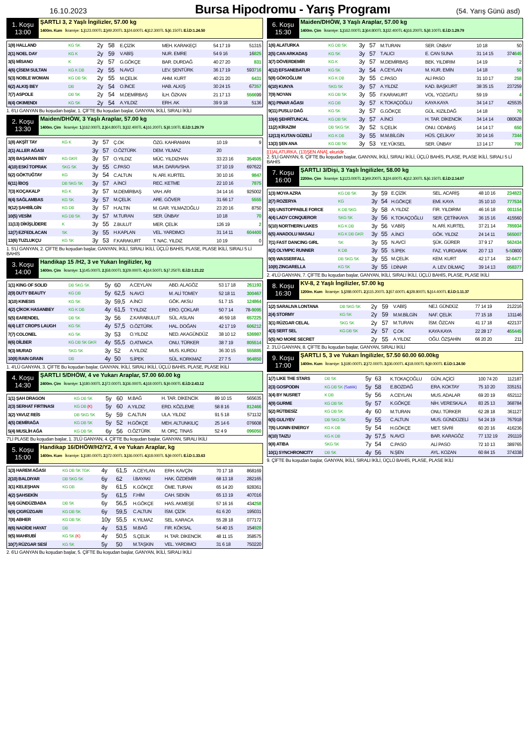16.10.2023 Bursa Hipodromu - Yarış Programı (54. Yarış Günü asd)
1. Koşu
13:00
ŞARTLI 3, 2 Yaşlı İngilizler, 57.00 kg
1400m. Kum İkramiye: 1.) 123.000TL 2.) 49.200TL 3.) 24.600TL 4.) 12.300TL 5.) 6.150TL E.İ.D:1.24.50
| 1(8) HALLAND | KG SK | 2y | 58 | E.ÇİZİK | MEH. KARAKEÇİ | 54 17 19 | 51315 |
| 2(1) NOEL DAY | KG K | 2y | 59 | V.ABİŞ | NUR. EMRE | 54 9 16 | 16 825 |
| 3(5) MİSANO | K | 2y | 57 | G.GÖKÇE | BAR. DURDAĞ | 40 27 20 | 831 |
| 4(6) ÇİSEM SULTAN | KG K DB | 2y | 55 | N.AVCİ | LEV. ŞENTÜRK | 36 17 19 | 593 716 |
| 5(3) NOBLE WOMAN | KG DB SK | 2y | 55 | M.ÇELİK | AHM. KURT | 40 21 20 | 6431 |
| 6(2) ALKIŞ BEY | DB | 2y | 54 | O.İNCE | HAB. ALKIŞ | 30 24 15 | 67 357 |
| 7(7) ASPOLE | DB SK | 2y | 54 | M.DEMİRBAŞ | İLH. ÖZKAN | 21 17 13 | 5566 99 |
| 8(4) OKIMENDI | KG SK | 2y | 54 | A.YILDIZ | ERH. AK | 39 9 18 | 5136 |
1. 6'LI GANYAN Bu koşudan başlar, 1. ÇİFTE Bu koşudan başlar, GANYAN, İKİLİ, SIRALI İKİLİ
2. Koşu
13:30
Maiden/DHÖW, 3 Yaşlı Araplar, 57.00 kg
1400m. Çim İkramiye: 1.) 162.000TL 2.) 64.800TL 3.) 32.400TL 4.) 16.200TL 5.) 8.100TL E.İ.D:1.29.79
| 1(8) AKŞİT TAY | KG K | 3y | 57 | Ç.OK | ÖZG. KAHRAMAN | 10 19 | 9 |
| 2(1) ALLER AĞASI | | 3y | 57 | O.ÖZTÜRK | DEM. YILMAZ | 20 | |
| 3(9) BAŞARAN BEY | KG GKR | 3y | 57 | O.YILDIZ | MÜC. YILDIZHAN | 33 23 16 | 354505 |
| 4(10) ESKİ TOPRAK | SKG SK | 3y | 55 | C.PASO | MUH. DARAVSHA | 37 10 19 | 697622 |
| 5(2) GÖKTUĞTAY | KG | 3y | 54 | C.ALTUN | N. ARİ. KURTEL | 30 10 16 | 9847 |
| 6(11) İBOŞ | DB SKG SK | 3y | 57 | A.İNCİ | REC. KETME | 22 10 16 | 7875 |
| 7(3) KOÇAKALP | KG K | 3y | 57 | M.DEMİRBAŞ | VAH. ARI | 34 14 16 | 925002 |
| 8(4) SAĞLAMBAS | KG SK | 3y | 57 | M.ÇELİK | ARE. GÖVER | 31 66 17 | 5555 |
| 9(12) ŞAHBİLGİN | KG DB | 3y | 57 | H.ALTIN | M. GAR. YILMAZOĞLU | 23 20 16 | 8750 |
| 10(5) VESİM | KG DB SK | 3y | 57 | M.TURAN | SER. ÜNBAY | 10 18 | 70 |
| 11(13) DİKİŞLİDERE | K | 3y | 55 | Z.BULUT | MER. ÇELİK | 126 19 | 2 |
| 12(7) EZFEDLACAN | SK | 3y | 55 | H.KAPLAN | VEL. YARDIMCI | 31 14 11 | 604400 |
| 13(6) TUZLUKÇU | KG SK | 3y | 53 | F.KARAKURT | T. NAC. YILDIZ | 10 19 | 0 |
1. 5'Lİ GANYAN, 2. ÇİFTE Bu koşudan başlar, GANYAN, İKİLİ, SIRALI İKİLİ, ÜÇLÜ BAHİS, PLASE, PLASE İKİLİ, SIRALI 5 Lİ BAHİS
3. Koşu
14:00
Handikap 15 /H2, 3 ve Yukarı İngilizler, kg
1400m. Çim İkramiye: 1.) 145.000TL 2.) 58.000TL 3.) 29.000TL 4.) 14.500TL 5.) 7.250TL E.İ.D:1.21.22
| 1(1) KING OF SOLID | DB SKG SK | 5y | 60 | A.CEYLAN | ABD. ALAGÖZ | 53 17 18 | 261193 |
| 2(9) DUTY BEAUTY | KG DB | 5y | 62,5 | N.AVCİ | M. ALİ TOMEY | 52 18 11 | 300467 |
| 3(10) KINESIS | KG SK | 3y | 59,5 | A.İNCİ | GÖK. AKSU | 51 7 15 | 124864 |
| 4(2) ÇİKOK HASANBEY | KG K DB | 4y | 61,5 | T.YILDIZ | ERO. ÇOKLAR | 50 7 14 | 78- 9095 |
| 5(5) EARENDEL | DB SK | 3y | 56 | Z.KARABULUT | SÜL. ASLAN | 46 59 18 | 657225 |
| 6(4) LET CROPS LAUGH | KG SK | 4y | 57,5 | O.ÖZTÜRK | HAL. DOĞAN | 42 17 19 | 606212 |
| 7(7) COLONEL | KG SK | 3y | 53 | O.YILDIZ | NED. AKAGÜNDÜZ | 38 10 12 | 536987 |
| 8(6) DİLBER | KG DB SK GKR | 4y | 55,5 | O.ATMACA | ONU. TÜRKER | 38 7 19 | 805514 |
| 9(3) MURAD | SKG SK | 3y | 52 | A.YILDIZ | MUS. KURDU | 36 30 15 | 555885 |
| 10(8) RAIN GRAIN | DB | 4y | 50 | S.İPEK | SÜL. KORKMAZ | 27 7 5 | 964850 |
1. 4'LÜ GANYAN, 3. ÇİFTE Bu koşudan başlar, GANYAN, İKİLİ, SIRALI İKİLİ, ÜÇLÜ BAHİS, PLASE, PLASE İKİLİ
4. Koşu
14:30
ŞARTLI 5/DHÖW, 4 ve Yukarı Araplar, 57.00 60.00 kg
2400m. Çim İkramiye: 1.) 180.000TL 2.) 72.000TL 3.) 36.000TL 4.) 18.000TL 5.) 9.000TL E.İ.D:2.43.12
| 1(1) ŞAH DRAGON | KG DB SK | 5y | 60 | M.BAĞ | H. TAR. DİKENCİK | 89 10 15 | 565635 |
| 2(3) SERHAT FIRTINASI | KG DB (K) | 5y | 60 | A.YILDIZ | ERD. KÖZLEME | 58 8 16 | 812466 |
| 3(2) YAVUZ REİS | DB SKG SK | 5y | 59 | C.ALTUN | ULA. YILDIZ | 91 5 18 | 571132 |
| 4(5) DEMİRAĞA | KG DB SK | 5y | 52 | H.GÖKÇE | MEH. ALTUNKILIÇ | 25 14 6 | 076608 |
| 5(4) MUSLİH AĞA | KG DB SK | 6y | 56 | O.ÖZTÜRK | M. ORÇ. TINAS | 52 4 9 | 096050 |
7'Lİ PLASE Bu koşudan başlar, 1. 3'LÜ GANYAN, 4. ÇİFTE Bu koşudan başlar, GANYAN, SIRALI İKİLİ
5. Koşu
15:00
Handikap 16/DHÖW/H2/Y2, 4 ve Yukarı Araplar, kg
1400m. Kum İkramiye: 1.) 180.000TL 2.) 72.000TL 3.) 36.000TL 4.) 18.000TL 5.) 9.000TL E.İ.D:1.33.63
| 1(3) HAREM AĞASI | KG DB SK TGK | 4y | 61,5 | A.CEYLAN | ERH. KAVÇİN | 70 17 18 | 868169 |
| 2(10) BALDIYAR | DB SKG SK | 6y | 62 | İ.BAYAKI | HAK. ÖZDEMİR | 68 13 18 | 282165 |
| 3(1) KELEŞHAN | KG DB | 8y | 61,5 | K.GÖKÇE | ÖME. TURAN | 65 14 20 | 928361 |
| 4(2) ŞAHSEKİN | | 5y | 61,5 | F.HİM | CAH. SEKİN | 65 13 19 | 407016 |
| 5(4) GÜNDÜZBABA | DB SK | 6y | 56,5 | H.GÖKÇE | HAS. AKMEŞE | 57 16 16 | 434 258 |
| 6(9) ÇIGRÜZGARI | KG DB SK | 6y | 59,5 | C.ALTUN | İSM. ÇİZİK | 61 6 20 | 195031 |
| 7(8) ABHER | KG DB SK | 10y | 55,5 | K.YILMAZ | SEL. KARACA | 55 28 18 | 077172 |
| 8(6) NADİDE HAYAT | DB | 4y | 53,5 | M.BAĞ | FIR. KÖKSAL | 54 40 15 | 154 928 |
| 9(5) MAHRUBİ | KG SK (K) | 4y | 50,5 | S.ÇELİK | H. TAR. DİKENCİK | 48 11 15 | 358575 |
| 10(7) RÜZGAR SESİ | KG SK | 5y | 50 | M.TAŞKIN | VEL. YARDIMCI | 31 6 18 | 750220 |
2. 6'LI GANYAN Bu koşudan başlar, 5. ÇİFTE Bu koşudan başlar, GANYAN, İKİLİ, SIRALI İKİLİ
6. Koşu
15:30
Maiden/DHÖW, 3 Yaşlı Araplar, 57.00 kg
1400m. Çim İkramiye: 1.) 162.000TL 2.) 64.800TL 3.) 32.400TL 4.) 16.200TL 5.) 8.100TL E.İ.D:1.29.79
| 1(6) ALATURKA | KG DB SK | 3y | 57 | M.TURAN | SER. ÜNBAY | 10 18 | 50 |
| 2(5) CAN ARKADAŞ | KG SK | 3y | 57 | T.ALICI | E. CAN SUNA | 31 14 15 | 374 645 |
| 3(7) DÖVERDEMİR | KG K | 3y | 57 | M.DEMİRBAŞ | BEK. YILDIRIM | 14 19 | 2 |
| 4(12) EFSANEBATUR | KG SK | 3y | 54 | A.CEYLAN | M. KUR. EMİN | 14 18 | 50 |
| 5(8) GÖKOĞLUM | KG K DB | 3y | 55 | C.PASO | ALİ PASO | 31 10 17 | 258 |
| 6(10) KUNYA | SKG SK | 3y | 57 | A.YILDIZ | KAD. BAŞKURT | 38 35 15 | 237259 |
| 7(9) NOYAN | KG DB SK | 3y | 55 | F.KARAKURT | VOL. YOZGATLI | 59 19 | 4 |
| 8(1) PINAR AĞASI | KG DB | 3y | 57 | K.TOKAÇOĞLU | KAYA KAYA | 34 14 17 | 425535 |
| 9(11) PUSLU DAĞ | KG SK | 3y | 57 | G.GÖKÇE | GÜL. KIZILDAĞ | 14 18 | 70 |
| 10(4) ŞEHRİTUNCAL | KG DB SK | 3y | 57 | A.İNCİ | H. TAR. DİKENCİK | 34 14 14 | 080628 |
| 11(2) KİRAZIM | DB SKG SK | 3y | 52 | S.ÇELİK | ONU. ODABAŞ | 14 14 17 | 650 |
| 12(13) KUTAN GÜZELİ | KG K DB | 3y | 55 | M.M.BİLGİN | HÜS. ÇELİKAY | 30 14 16 | 7344 |
| 13(3) ŞEN ANA | KG DB SK | 3y | 53 | Y.E.YÜKSEL | SER. ÜNBAY | 13 14 17 | 700 |
[(1)ALATURKA, (13)ŞEN ANA], ekuridir .
2. 5'Lİ GANYAN, 6. ÇİFTE Bu koşudan başlar, GANYAN, İKİLİ, SIRALI İKİLİ, ÜÇLÜ BAHİS, PLASE, PLASE İKİLİ, SIRALI 5 Lİ BAHİS
7. Koşu
16:00
ŞARTLI 3/Dişi, 3 Yaşlı İngilizler, 58.00 kg
2200m. Çim İkramiye: 1.) 123.000TL 2.) 49.200TL 3.) 24.600TL 4.) 12.300TL 5.) 6.150TL E.İ.D:2.14.07
| 1(3) MOYA AZRA | KG DB SK | 3y | 59 | E.ÇİZİK | SEL. ACARİŞ | 48 10 16 | 234823 |
| 2(7) ROZERYA | KG | 3y | 54 | H.GÖKÇE | EMİ. KAYA | 35 10 10 | 777534 |
| 3(6) UNSTOPPABLE FORCE | K DB SKG | 3y | 58 | A.YILDIZ | FIR. YILDIRIM | 46 16 18 | 001154 |
| 4(4) LADY CONQUEROR | SKG SK | 3y | 56 | K.TOKAÇOĞLU | SER. ÇETİNKAYA | 36 15 16 | 415560 |
| 5(10) NORTHERN LAKES | KG K DB | 3y | 56 | V.ABİŞ | N. ARİ. KURTEL | 37 21 14 | 785934 |
| 6(5) ANADOLU MASALI | KG K DB GKR | 3y | 55 | A.İNCİ | GÖK. YILDIZ | 24 14 11 | 565007 |
| 7(1) FAST DANCING GIRL | SK | 3y | 55 | N.AVCİ | ŞÜK. GÜRER | 37 9 17 | 562434 |
| 8(2) OLYMPIC RUNNER | K DB | 3y | 55 | S.İPEK | FAZ. YURDABAK | 20 7 13 | 5- 5 0800 |
| 9(9) WASSERFALL | DB SKG SK | 3y | 55 | M.ÇELİK | KEM. KURT | 42 17 14 | 32- 6477 |
| 10(8) ZINGARELLA | KG SK | 3y | 55 | İ.DİNAR | A. LEV. DİLMAÇ | 39 14 13 | 058377 |
2. 4'LÜ GANYAN, 7. ÇİFTE Bu koşudan başlar, GANYAN, İKİLİ, SIRALI İKİLİ, ÜÇLÜ BAHİS, PLASE, PLASE İKİLİ
8. Koşu
16:30
KV-8, 2 Yaşlı İngilizler, 57.00 kg
1200m. Kum İkramiye: 1.) 288.000TL 2.) 115.200TL 3.) 57.600TL 4.) 28.800TL 5.) 14.400TL E.İ.D:1.11.37
| 1(2) SARALIVA LONTANA | DB SKG SK | 2y | 59 | V.ABİŞ | NEJ. GÜNDÜZ | 77 14 19 | 212216 |
| 2(4) STORMY | KG SK | 2y | 59 | M.M.BİLGİN | NAF. ÇELİK | 77 15 18 | 131146 |
| 3(1) RÜZGAR CELAL | SKG SK | 2y | 57 | M.TURAN | İSM. ÖZCAN | 41 17 18 | 422137 |
| 4(3) SERT SEL | KG DB SK | 2y | 57 | Ç.OK | KAYA KAYA | 22 28 17 | 4 55445 |
| 5(5) NO MORE SECRET | | 2y | 55 | A.YILDIZ | OĞU. ÖZŞAHİN | 66 20 20 | 211 |
2. 3'LÜ GANYAN, 8. ÇİFTE Bu koşudan başlar, GANYAN, SIRALI İKİLİ
9. Koşu
17:00
ŞARTLI 5, 3 ve Yukarı İngilizler, 57.50 60.00 60.00kg
1400m. Kum İkramiye: 1.) 180.000TL 2.) 72.000TL 3.) 36.000TL 4.) 18.000TL 5.) 9.000TL E.İ.D:1.24.50
| 1(7) LIKE THE STARS | DB SK | 5y | 63 | K.TOKAÇOĞLU | GÜN. AÇİCİ | 100 74 20 | 112187 |
| 2(3) GOSPODIN | KG DB SK (Satılık) | 5y | 58 | E.BOZDAĞ | ERA. KOKTAY | 75 10 20 | 335151 |
| 3(4) BY NUSRET | K DB | 5y | 56 | A.CEYLAN | MUS. ADALAR | 69 20 19 | 652112 |
| 4(9) GURME | KG DB SK | 5y | 57 | K.GÖKÇE | NİH. VERESKALA | 83 25 13 | 368784 |
| 5(2) RÜTBESİZ | KG DB SK | 4y | 60 | M.TURAN | ONU. TÜRKER | 62 28 18 | 361127 |
| 6(5) GULIYEV | DB SKG SK | 5y | 55 | C.ALTUN | MUS. GÜNDÜZELİ | 54 24 19 | 767918 |
| 7(6) LIGNIN ENERGY | KG K DB | 5y | 54 | H.GÖKÇE | MET. SİVRİ | 60 20 16 | 416236 |
| 8(10) TAIZU | KG K DB | 3y | 57,5 | N.AVCİ | BAR. KARAGÖZ | 77 132 19 | 291119 |
| 9(8) ATIBA | SKG SK | 7y | 54 | C.PASO | ALİ PASO | 72 10 13 | 389765 |
| 10(1) SYNCHRONICITY | DB SK | 4y | 56 | N.ŞEN | AYL. KOZAN | 60 84 15 | 374338 |
9. ÇİFTE Bu koşudan başlar, GANYAN, İKİLİ, SIRALI İKİLİ, ÜÇLÜ BAHİS, PLASE, PLASE İKİLİ